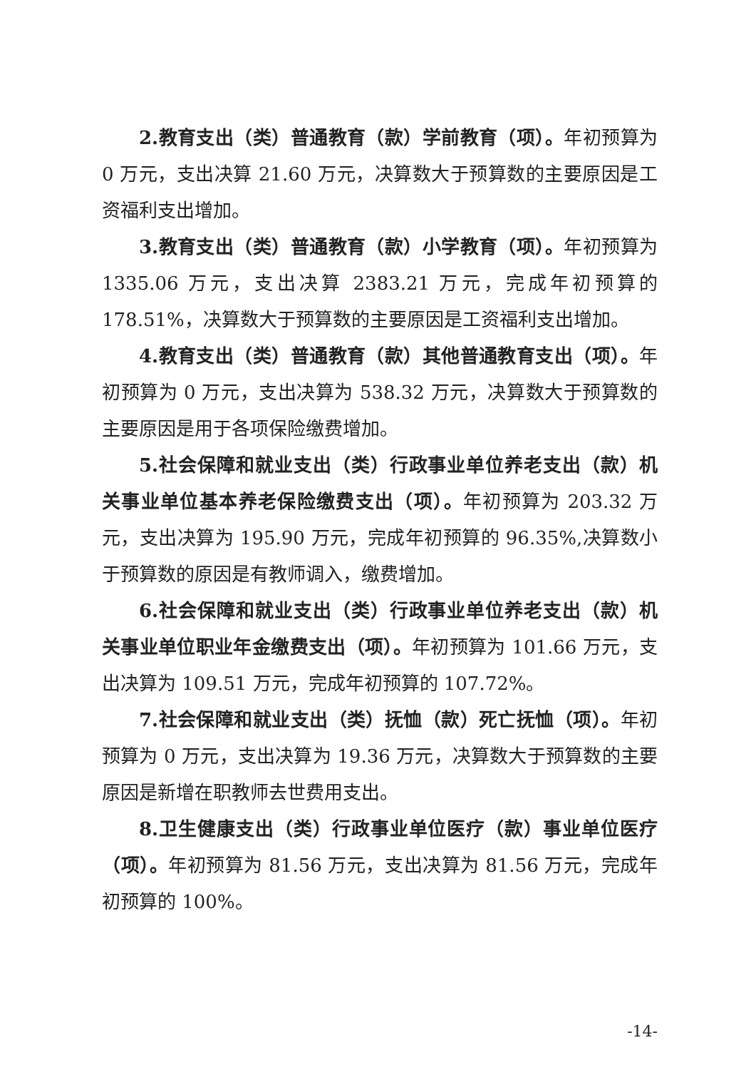2.教育支出（类）普通教育（款）学前教育（项）。年初预算为 0 万元，支出决算 21.60 万元，决算数大于预算数的主要原因是工资福利支出增加。
3.教育支出（类）普通教育（款）小学教育（项）。年初预算为 1335.06 万元，支出决算 2383.21 万元，完成年初预算的 178.51%，决算数大于预算数的主要原因是工资福利支出增加。
4.教育支出（类）普通教育（款）其他普通教育支出（项）。年初预算为 0 万元，支出决算为 538.32 万元，决算数大于预算数的主要原因是用于各项保险缴费增加。
5.社会保障和就业支出（类）行政事业单位养老支出（款）机关事业单位基本养老保险缴费支出（项）。年初预算为 203.32 万元，支出决算为 195.90 万元，完成年初预算的 96.35%,决算数小于预算数的原因是有教师调入，缴费增加。
6.社会保障和就业支出（类）行政事业单位养老支出（款）机关事业单位职业年金缴费支出（项）。年初预算为 101.66 万元，支出决算为 109.51 万元，完成年初预算的 107.72%。
7.社会保障和就业支出（类）抚恤（款）死亡抚恤（项）。年初预算为 0 万元，支出决算为 19.36 万元，决算数大于预算数的主要原因是新增在职教师去世费用支出。
8.卫生健康支出（类）行政事业单位医疗（款）事业单位医疗（项）。年初预算为 81.56 万元，支出决算为 81.56 万元，完成年初预算的 100%。
-14-